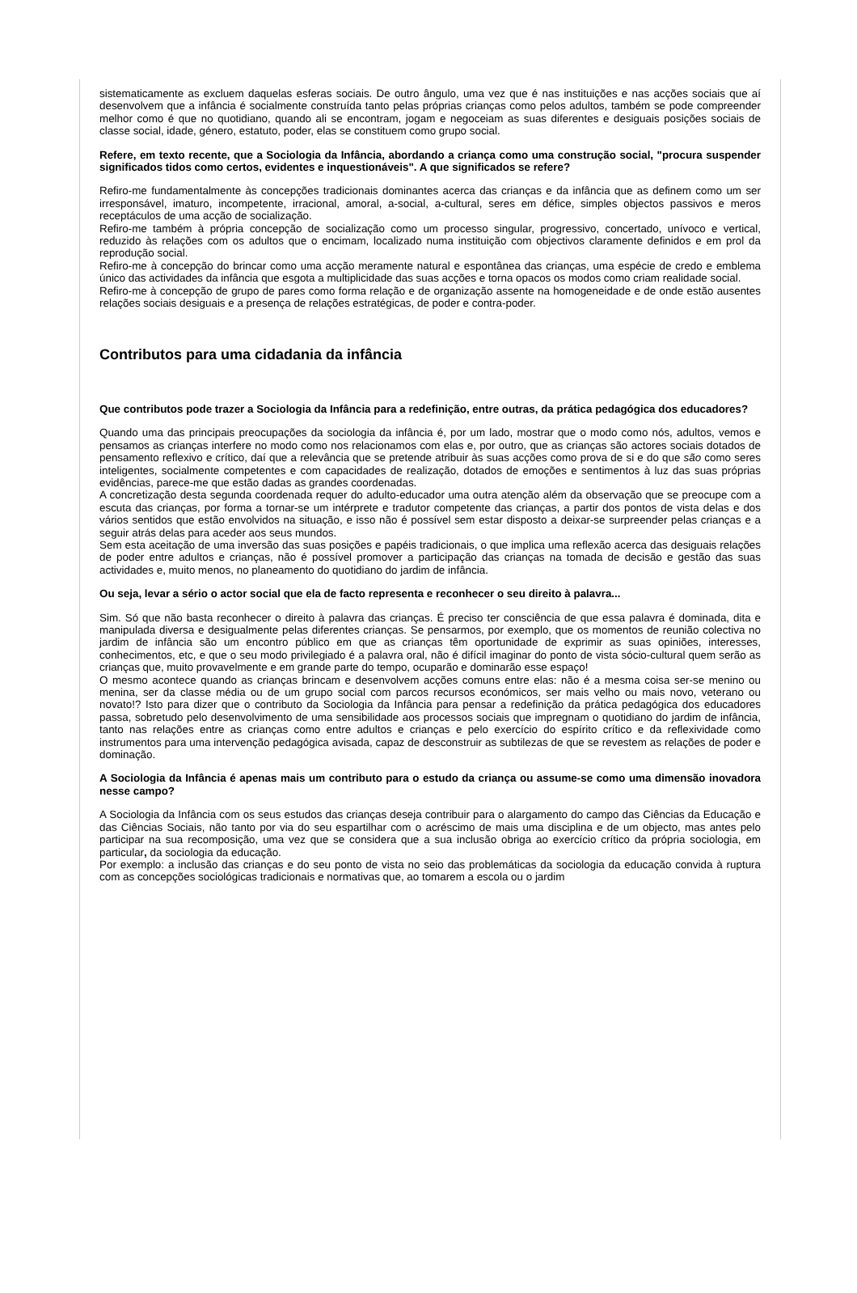sistematicamente as excluem daquelas esferas sociais. De outro ângulo, uma vez que é nas instituições e nas acções sociais que aí desenvolvem que a infância é socialmente construída tanto pelas próprias crianças como pelos adultos, também se pode compreender melhor como é que no quotidiano, quando ali se encontram, jogam e negoceiam as suas diferentes e desiguais posições sociais de classe social, idade, género, estatuto, poder, elas se constituem como grupo social.
Refere, em texto recente, que a Sociologia da Infância, abordando a criança como uma construção social, "procura suspender significados tidos como certos, evidentes e inquestionáveis". A que significados se refere?
Refiro-me fundamentalmente às concepções tradicionais dominantes acerca das crianças e da infância que as definem como um ser irresponsável, imaturo, incompetente, irracional, amoral, a-social, a-cultural, seres em défice, simples objectos passivos e meros receptáculos de uma acção de socialização.
Refiro-me também à própria concepção de socialização como um processo singular, progressivo, concertado, unívoco e vertical, reduzido às relações com os adultos que o encimam, localizado numa instituição com objectivos claramente definidos e em prol da reprodução social.
Refiro-me à concepção do brincar como uma acção meramente natural e espontânea das crianças, uma espécie de credo e emblema único das actividades da infância que esgota a multiplicidade das suas acções e torna opacos os modos como criam realidade social.
Refiro-me à concepção de grupo de pares como forma relação e de organização assente na homogeneidade e de onde estão ausentes relações sociais desiguais e a presença de relações estratégicas, de poder e contra-poder.
Contributos para uma cidadania da infância
Que contributos pode trazer a Sociologia da Infância para a redefinição, entre outras, da prática pedagógica dos educadores?
Quando uma das principais preocupações da sociologia da infância é, por um lado, mostrar que o modo como nós, adultos, vemos e pensamos as crianças interfere no modo como nos relacionamos com elas e, por outro, que as crianças são actores sociais dotados de pensamento reflexivo e crítico, daí que a relevância que se pretende atribuir às suas acções como prova de si e do que são como seres inteligentes, socialmente competentes e com capacidades de realização, dotados de emoções e sentimentos à luz das suas próprias evidências, parece-me que estão dadas as grandes coordenadas.
A concretização desta segunda coordenada requer do adulto-educador uma outra atenção além da observação que se preocupe com a escuta das crianças, por forma a tornar-se um intérprete e tradutor competente das crianças, a partir dos pontos de vista delas e dos vários sentidos que estão envolvidos na situação, e isso não é possível sem estar disposto a deixar-se surpreender pelas crianças e a seguir atrás delas para aceder aos seus mundos.
Sem esta aceitação de uma inversão das suas posições e papéis tradicionais, o que implica uma reflexão acerca das desiguais relações de poder entre adultos e crianças, não é possível promover a participação das crianças na tomada de decisão e gestão das suas actividades e, muito menos, no planeamento do quotidiano do jardim de infância.
Ou seja, levar a sério o actor social que ela de facto representa e reconhecer o seu direito à palavra...
Sim. Só que não basta reconhecer o direito à palavra das crianças. É preciso ter consciência de que essa palavra é dominada, dita e manipulada diversa e desigualmente pelas diferentes crianças. Se pensarmos, por exemplo, que os momentos de reunião colectiva no jardim de infância são um encontro público em que as crianças têm oportunidade de exprimir as suas opiniões, interesses, conhecimentos, etc, e que o seu modo privilegiado é a palavra oral, não é difícil imaginar do ponto de vista sócio-cultural quem serão as crianças que, muito provavelmente e em grande parte do tempo, ocuparão e dominarão esse espaço!
O mesmo acontece quando as crianças brincam e desenvolvem acções comuns entre elas: não é a mesma coisa ser-se menino ou menina, ser da classe média ou de um grupo social com parcos recursos económicos, ser mais velho ou mais novo, veterano ou novato!? Isto para dizer que o contributo da Sociologia da Infância para pensar a redefinição da prática pedagógica dos educadores passa, sobretudo pelo desenvolvimento de uma sensibilidade aos processos sociais que impregnam o quotidiano do jardim de infância, tanto nas relações entre as crianças como entre adultos e crianças e pelo exercício do espírito crítico e da reflexividade como instrumentos para uma intervenção pedagógica avisada, capaz de desconstruir as subtilezas de que se revestem as relações de poder e dominação.
A Sociologia da Infância é apenas mais um contributo para o estudo da criança ou assume-se como uma dimensão inovadora nesse campo?
A Sociologia da Infância com os seus estudos das crianças deseja contribuir para o alargamento do campo das Ciências da Educação e das Ciências Sociais, não tanto por via do seu espartilhar com o acréscimo de mais uma disciplina e de um objecto, mas antes pelo participar na sua recomposição, uma vez que se considera que a sua inclusão obriga ao exercício crítico da própria sociologia, em particular, da sociologia da educação.
Por exemplo: a inclusão das crianças e do seu ponto de vista no seio das problemáticas da sociologia da educação convida à ruptura com as concepções sociológicas tradicionais e normativas que, ao tomarem a escola ou o jardim